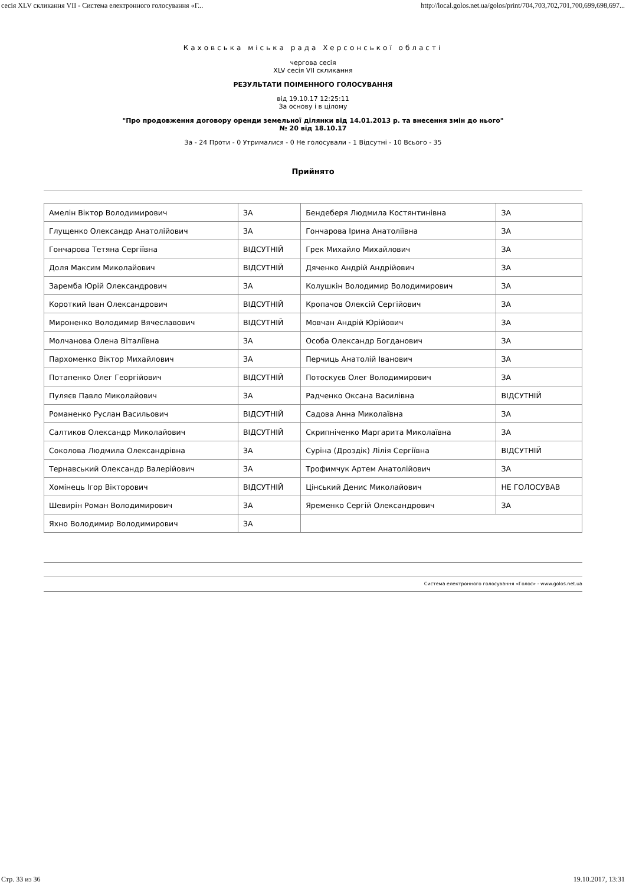сесія XLV скликання VII - Система електронного голосування «Г... http://local.golos.net.ua/golos/print/704,703,702,701,700,699,698,697...
Каховська міська рада Херсонської області
чергова сесія
XLV сесія VII скликання
РЕЗУЛЬТАТИ ПОІМЕННОГО ГОЛОСУВАННЯ
від 19.10.17 12:25:11
За основу і в цілому
"Про продовження договору оренди земельної ділянки від 14.01.2013 р. та внесення змін до нього"
№ 20 від 18.10.17
За - 24 Проти - 0 Утрималися - 0 Не голосували - 1 Відсутні - 10 Всього - 35
Прийнято
| Амелін Віктор Володимирович | ЗА | Бендеберя Людмила Костянтинівна | ЗА |
| Глущенко Олександр Анатолійович | ЗА | Гончарова Ірина Анатоліївна | ЗА |
| Гончарова Тетяна Сергіївна | ВІДСУТНІЙ | Грек Михайло Михайлович | ЗА |
| Доля Максим Миколайович | ВІДСУТНІЙ | Дяченко Андрій Андрійович | ЗА |
| Заремба Юрій Олександрович | ЗА | Колушкін Володимир Володимирович | ЗА |
| Короткий Іван Олександрович | ВІДСУТНІЙ | Кропачов Олексій Сергійович | ЗА |
| Мироненко Володимир Вячеславович | ВІДСУТНІЙ | Мовчан Андрій Юрійович | ЗА |
| Молчанова Олена Віталіївна | ЗА | Особа Олександр Богданович | ЗА |
| Пархоменко Віктор Михайлович | ЗА | Перчиць Анатолій Іванович | ЗА |
| Потапенко Олег Георгійович | ВІДСУТНІЙ | Потоскуєв Олег Володимирович | ЗА |
| Пуляєв Павло Миколайович | ЗА | Радченко Оксана Василівна | ВІДСУТНІЙ |
| Романенко Руслан Васильович | ВІДСУТНІЙ | Садова Анна Миколаївна | ЗА |
| Салтиков Олександр Миколайович | ВІДСУТНІЙ | Скрипніченко Маргарита Миколаївна | ЗА |
| Соколова Людмила Олександрівна | ЗА | Суріна (Дроздік) Лілія Сергіївна | ВІДСУТНІЙ |
| Тернавський Олександр Валерійович | ЗА | Трофимчук Артем Анатолійович | ЗА |
| Хомінець Ігор Вікторович | ВІДСУТНІЙ | Цінський Денис Миколайович | НЕ ГОЛОСУВАВ |
| Шевирін Роман Володимирович | ЗА | Яременко Сергій Олександрович | ЗА |
| Яхно Володимир Володимирович | ЗА | | |
Система електронного голосування «Голос» - www.golos.net.ua
Стр. 33 из 36 19.10.2017, 13:31